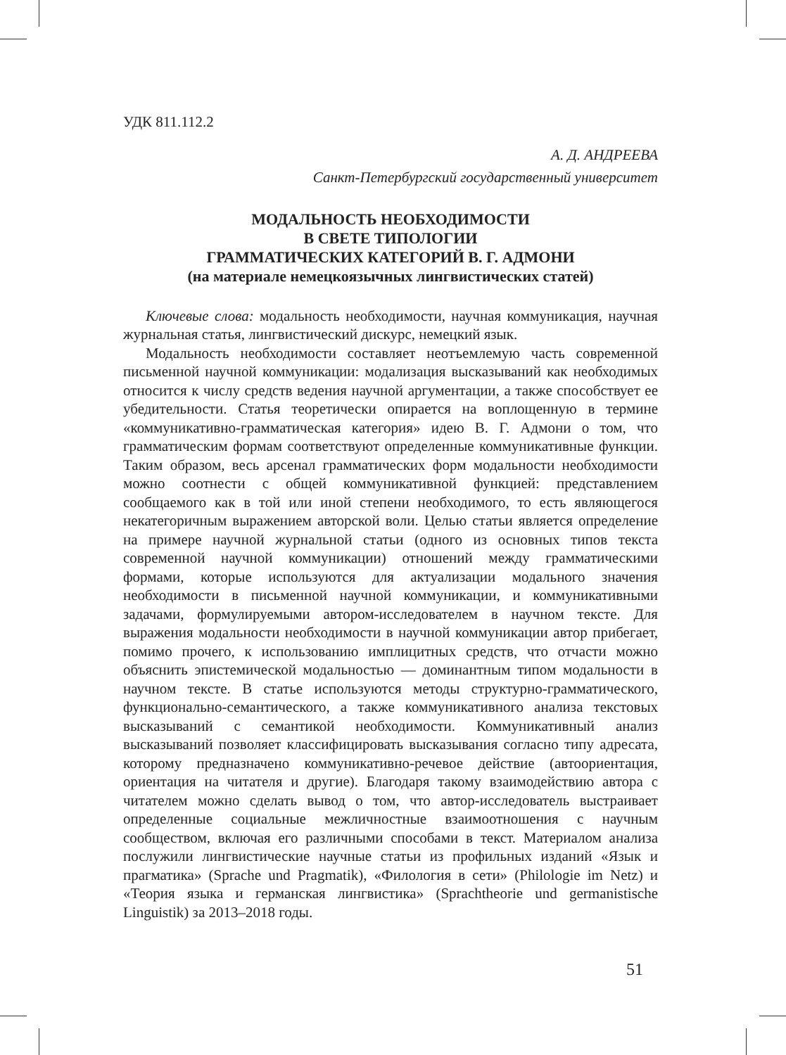УДК 811.112.2
А. Д. АНДРЕЕВА
Санкт-Петербургский государственный университет
МОДАЛЬНОСТЬ НЕОБХОДИМОСТИ
В СВЕТЕ ТИПОЛОГИИ
ГРАММАТИЧЕСКИХ КАТЕГОРИЙ В. Г. АДМОНИ
(на материале немецкоязычных лингвистических статей)
Ключевые слова: модальность необходимости, научная коммуникация, научная журнальная статья, лингвистический дискурс, немецкий язык.
Модальность необходимости составляет неотъемлемую часть современной письменной научной коммуникации: модализация высказываний как необходимых относится к числу средств ведения научной аргументации, а также способствует ее убедительности. Статья теоретически опирается на воплощенную в термине «коммуникативно-грамматическая категория» идею В. Г. Адмони о том, что грамматическим формам соответствуют определенные коммуникативные функции. Таким образом, весь арсенал грамматических форм модальности необходимости можно соотнести с общей коммуникативной функцией: представлением сообщаемого как в той или иной степени необходимого, то есть являющегося некатегоричным выражением авторской воли. Целью статьи является определение на примере научной журнальной статьи (одного из основных типов текста современной научной коммуникации) отношений между грамматическими формами, которые используются для актуализации модального значения необходимости в письменной научной коммуникации, и коммуникативными задачами, формулируемыми автором-исследователем в научном тексте. Для выражения модальности необходимости в научной коммуникации автор прибегает, помимо прочего, к использованию имплицитных средств, что отчасти можно объяснить эпистемической модальностью — доминантным типом модальности в научном тексте. В статье используются методы структурно-грамматического, функционально-семантического, а также коммуникативного анализа текстовых высказываний с семантикой необходимости. Коммуникативный анализ высказываний позволяет классифицировать высказывания согласно типу адресата, которому предназначено коммуникативно-речевое действие (автоориентация, ориентация на читателя и другие). Благодаря такому взаимодействию автора с читателем можно сделать вывод о том, что автор-исследователь выстраивает определенные социальные межличностные взаимоотношения с научным сообществом, включая его различными способами в текст. Материалом анализа послужили лингвистические научные статьи из профильных изданий «Язык и прагматика» (Sprache und Pragmatik), «Филология в сети» (Philologie im Netz) и «Теория языка и германская лингвистика» (Sprachtheorie und germanistische Linguistik) за 2013–2018 годы.
51